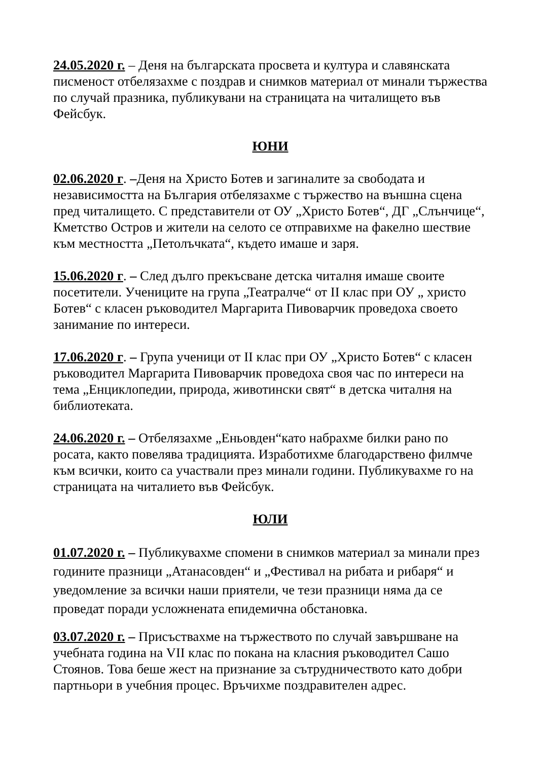24.05.2020 г. – Деня на българската просвета и култура и славянската писменост отбелязахме с поздрав и снимков материал от минали тържества по случай празника, публикувани на страницата на читалището във Фейсбук.
ЮНИ
02.06.2020 г. –Деня на Христо Ботев и загиналите за свободата и независимостта на България отбелязахме с тържество на външна сцена пред читалището. С представители от ОУ „Христо Ботев“, ДГ „Слънчице“, Кметство Остров и жители на селото се отправихме на факелно шествие към местността „Петолъчката“, където имаше и заря.
15.06.2020 г. – След дълго прекъсване детска читалня имаше своите посетители. Учениците на група „Театралче“ от II клас при ОУ „ христо Ботев“ с класен ръководител Маргарита Пивоварчик проведоха своето занимание по интереси.
17.06.2020 г. – Група ученици от II клас при ОУ „Христо Ботев“ с класен ръководител Маргарита Пивоварчик проведоха своя час по интереси на тема „Енциклопедии, природа, животински свят“ в детска читалня на библиотеката.
24.06.2020 г. – Отбелязахме „Еньовден“като набрахме билки рано по росата, както повелява традицията. Изработихме благодарствено филмче към всички, които са участвали през минали години. Публикувахме го на страницата на читалието във Фейсбук.
ЮЛИ
01.07.2020 г. – Публикувахме спомени в снимков материал за минали през годините празници „Атанасовден“ и „Фестивал на рибата и рибаря“ и уведомление за всички наши приятели, че тези празници няма да се проведат поради усложнената епидемична обстановка.
03.07.2020 г. – Присъствахме на тържеството по случай завършване на учебната година на VII клас по покана на класния ръководител Сашо Стоянов. Това беше жест на признание за сътрудничеството като добри партньори в учебния процес. Връчихме поздравителен адрес.